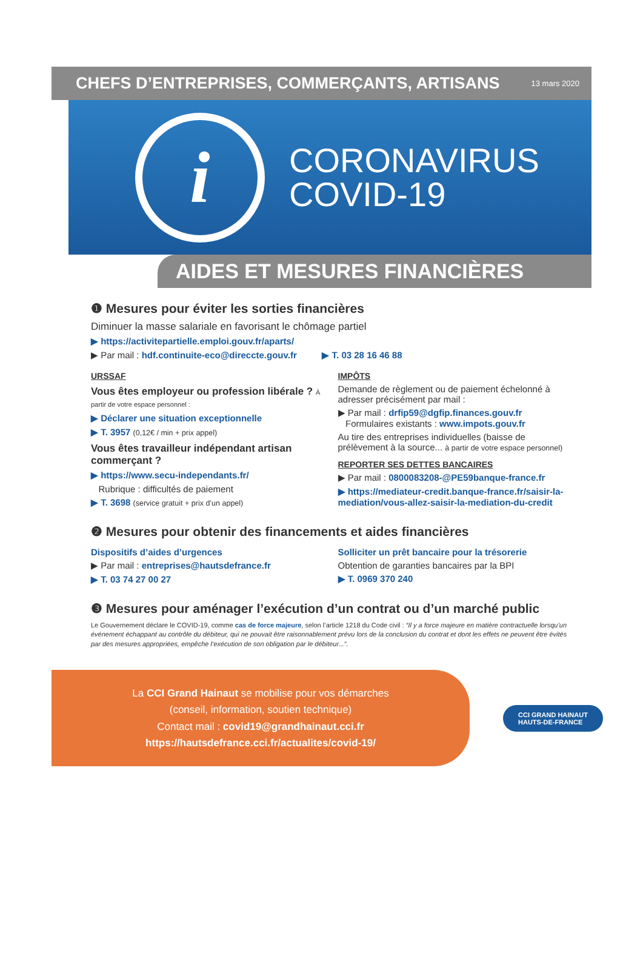CHEFS D’ENTREPRISES, COMMERÇANTS, ARTISANS
13 mars 2020
i
CORONAVIRUS
COVID-19
AIDES ET MESURES FINANCIÈRES
❶ Mesures pour éviter les sorties financières
Diminuer la masse salariale en favorisant le chômage partiel
▶ https://activitepartielle.emploi.gouv.fr/aparts/
▶ Par mail : hdf.continuite-eco@direccte.gouv.fr ▶ T. 03 28 16 46 88
URSSAF
Vous êtes employeur ou profession libérale ? À partir de votre espace personnel :
▶ Déclarer une situation exceptionnelle
▶ T. 3957 (0,12€ / min + prix appel)
Vous êtes travailleur indépendant artisan commerçant ?
▶ https://www.secu-independants.fr/
Rubrique : difficultés de paiement
▶ T. 3698 (service gratuit + prix d’un appel)
IMPÔTS
Demande de règlement ou de paiement échelonné à adresser précisément par mail :
▶ Par mail : drfip59@dgfip.finances.gouv.fr
Formulaires existants : www.impots.gouv.fr
Au tire des entreprises individuelles (baisse de prélèvement à la source... à partir de votre espace personnel)
REPORTER SES DETTES BANCAIRES
▶ Par mail : 0800083208-@PE59banque-france.fr
▶ https://mediateur-credit.banque-france.fr/saisir-la-mediation/vous-allez-saisir-la-mediation-du-credit
❷ Mesures pour obtenir des financements et aides financières
Dispositifs d’aides d’urgences
▶ Par mail : entreprises@hautsdefrance.fr
▶ T. 03 74 27 00 27
Solliciter un prêt bancaire pour la trésorerie
Obtention de garanties bancaires par la BPI
▶ T. 0969 370 240
❸ Mesures pour aménager l’exécution d’un contrat ou d’un marché public
Le Gouvernement déclare le COVID-19, comme cas de force majeure, selon l’article 1218 du Code civil : “Il y a force majeure en matière contractuelle lorsqu’un événement échappant au contrôle du débiteur, qui ne pouvait être raisonnablement prévu lors de la conclusion du contrat et dont les effets ne peuvent être évités par des mesures appropriées, empêche l’exécution de son obligation par le débiteur...”.
La CCI Grand Hainaut se mobilise pour vos démarches
(conseil, information, soutien technique)
Contact mail : covid19@grandhainaut.cci.fr
https://hautsdefrance.cci.fr/actualites/covid-19/
CCI GRAND HAINAUT
HAUTS-DE-FRANCE